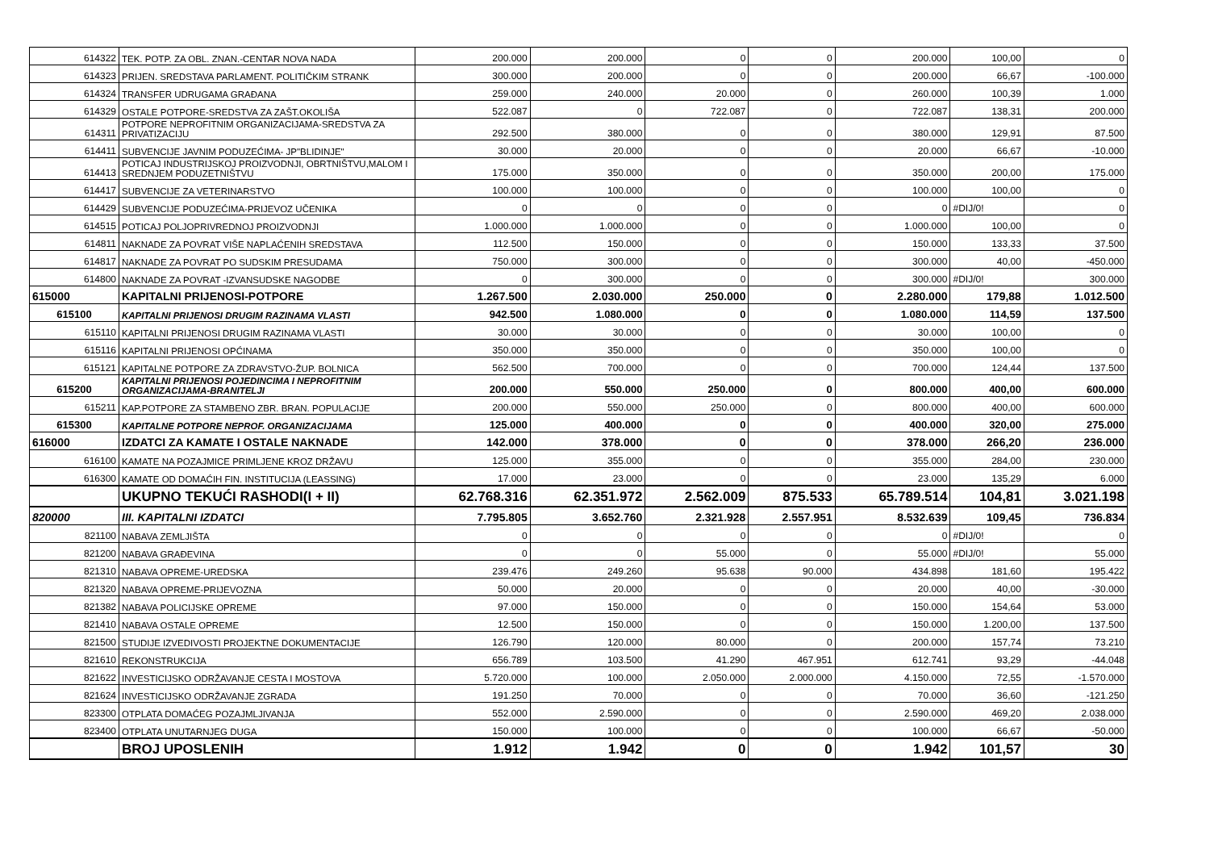| 614322 | TEK. POTP. ZA OBL. ZNAN.-CENTAR NOVA NADA | 200.000 | 200.000 | 0 | 0 | 200.000 | 100,00 | 0 |
| 614323 | PRIJEN. SREDSTAVA PARLAMENT. POLITIČKIM STRANK | 300.000 | 200.000 | 0 | 0 | 200.000 | 66,67 | -100.000 |
| 614324 | TRANSFER UDRUGAMA GRAĐANA | 259.000 | 240.000 | 20.000 | 0 | 260.000 | 100,39 | 1.000 |
| 614329 | OSTALE POTPORE-SREDSTVA ZA ZAŠT.OKOLIŠA | 522.087 | 0 | 722.087 | 0 | 722.087 | 138,31 | 200.000 |
| 614311 | POTPORE NEPROFITNIM ORGANIZACIJAMA-SREDSTVA ZA PRIVATIZACIJU | 292.500 | 380.000 | 0 | 0 | 380.000 | 129,91 | 87.500 |
| 614411 | SUBVENCIJE JAVNIM PODUZEĆIMA- JP"BLIDINJE" | 30.000 | 20.000 | 0 | 0 | 20.000 | 66,67 | -10.000 |
| 614413 | POTICAJ INDUSTRIJSKOJ PROIZVODNJI, OBRTNIŠTVU,MALOM I SREDNJEM PODUZETNIŠTVU | 175.000 | 350.000 | 0 | 0 | 350.000 | 200,00 | 175.000 |
| 614417 | SUBVENCIJE ZA VETERINARSTVO | 100.000 | 100.000 | 0 | 0 | 100.000 | 100,00 | 0 |
| 614429 | SUBVENCIJE PODUZEĆIMA-PRIJEVOZ UČENIKA | 0 | 0 | 0 | 0 | 0 | #DIJ/0! | 0 |
| 614515 | POTICAJ POLJOPRIVREDNOJ PROIZVODNJI | 1.000.000 | 1.000.000 | 0 | 0 | 1.000.000 | 100,00 | 0 |
| 614811 | NAKNADE ZA POVRAT VIŠE NAPLAĆENIH SREDSTAVA | 112.500 | 150.000 | 0 | 0 | 150.000 | 133,33 | 37.500 |
| 614817 | NAKNADE ZA POVRAT PO SUDSKIM PRESUDAMA | 750.000 | 300.000 | 0 | 0 | 300.000 | 40,00 | -450.000 |
| 614800 | NAKNADE ZA POVRAT -IZVANSUDSKE NAGODBE | 0 | 300.000 | 0 | 0 | 300.000 | #DIJ/0! | 300.000 |
| 615000 | KAPITALNI PRIJENOSI-POTPORE | 1.267.500 | 2.030.000 | 250.000 | 0 | 2.280.000 | 179,88 | 1.012.500 |
| 615100 | KAPITALNI PRIJENOSI DRUGIM RAZINAMA VLASTI | 942.500 | 1.080.000 | 0 | 0 | 1.080.000 | 114,59 | 137.500 |
| 615110 | KAPITALNI PRIJENOSI DRUGIM RAZINAMA VLASTI | 30.000 | 30.000 | 0 | 0 | 30.000 | 100,00 | 0 |
| 615116 | KAPITALNI PRIJENOSI OPĆINAMA | 350.000 | 350.000 | 0 | 0 | 350.000 | 100,00 | 0 |
| 615121 | KAPITALNE POTPORE ZA ZDRAVSTVO-ŽUP. BOLNICA | 562.500 | 700.000 | 0 | 0 | 700.000 | 124,44 | 137.500 |
| 615200 | KAPITALNI PRIJENOSI POJEDINCIMA I NEPROFITNIM ORGANIZACIJAMA-BRANITELJI | 200.000 | 550.000 | 250.000 | 0 | 800.000 | 400,00 | 600.000 |
| 615211 | KAP.POTPORE ZA STAMBENO ZBR. BRAN. POPULACIJE | 200.000 | 550.000 | 250.000 | 0 | 800.000 | 400,00 | 600.000 |
| 615300 | KAPITALNE POTPORE NEPROF. ORGANIZACIJAMA | 125.000 | 400.000 | 0 | 0 | 400.000 | 320,00 | 275.000 |
| 616000 | IZDATCI ZA KAMATE I OSTALE NAKNADE | 142.000 | 378.000 | 0 | 0 | 378.000 | 266,20 | 236.000 |
| 616100 | KAMATE NA POZAJMICE PRIMLJENE KROZ DRŽAVU | 125.000 | 355.000 | 0 | 0 | 355.000 | 284,00 | 230.000 |
| 616300 | KAMATE OD DOMAĆIH FIN. INSTITUCIJA (LEASSING) | 17.000 | 23.000 | 0 | 0 | 23.000 | 135,29 | 6.000 |
| | UKUPNO TEKUĆI RASHODI(I + II) | 62.768.316 | 62.351.972 | 2.562.009 | 875.533 | 65.789.514 | 104,81 | 3.021.198 |
| 820000 | III. KAPITALNI IZDATCI | 7.795.805 | 3.652.760 | 2.321.928 | 2.557.951 | 8.532.639 | 109,45 | 736.834 |
| 821100 | NABAVA ZEMLJIŠTA | 0 | 0 | 0 | 0 | 0 | #DIJ/0! | 0 |
| 821200 | NABAVA GRAĐEVINA | 0 | 0 | 55.000 | 0 | 55.000 | #DIJ/0! | 55.000 |
| 821310 | NABAVA OPREME-UREDSKA | 239.476 | 249.260 | 95.638 | 90.000 | 434.898 | 181,60 | 195.422 |
| 821320 | NABAVA OPREME-PRIJEVOZNA | 50.000 | 20.000 | 0 | 0 | 20.000 | 40,00 | -30.000 |
| 821382 | NABAVA POLICIJSKE OPREME | 97.000 | 150.000 | 0 | 0 | 150.000 | 154,64 | 53.000 |
| 821410 | NABAVA OSTALE OPREME | 12.500 | 150.000 | 0 | 0 | 150.000 | 1.200,00 | 137.500 |
| 821500 | STUDIJE IZVEDIVOSTI PROJEKTNE DOKUMENTACIJE | 126.790 | 120.000 | 80.000 | 0 | 200.000 | 157,74 | 73.210 |
| 821610 | REKONSTRUKCIJA | 656.789 | 103.500 | 41.290 | 467.951 | 612.741 | 93,29 | -44.048 |
| 821622 | INVESTICIJSKO ODRŽAVANJE CESTA I MOSTOVA | 5.720.000 | 100.000 | 2.050.000 | 2.000.000 | 4.150.000 | 72,55 | -1.570.000 |
| 821624 | INVESTICIJSKO ODRŽAVANJE ZGRADA | 191.250 | 70.000 | 0 | 0 | 70.000 | 36,60 | -121.250 |
| 823300 | OTPLATA DOMAĆEG POZAJMLJIVANJA | 552.000 | 2.590.000 | 0 | 0 | 2.590.000 | 469,20 | 2.038.000 |
| 823400 | OTPLATA UNUTARNJEG DUGA | 150.000 | 100.000 | 0 | 0 | 100.000 | 66,67 | -50.000 |
| | BROJ UPOSLENIH | 1.912 | 1.942 | 0 | 0 | 1.942 | 101,57 | 30 |